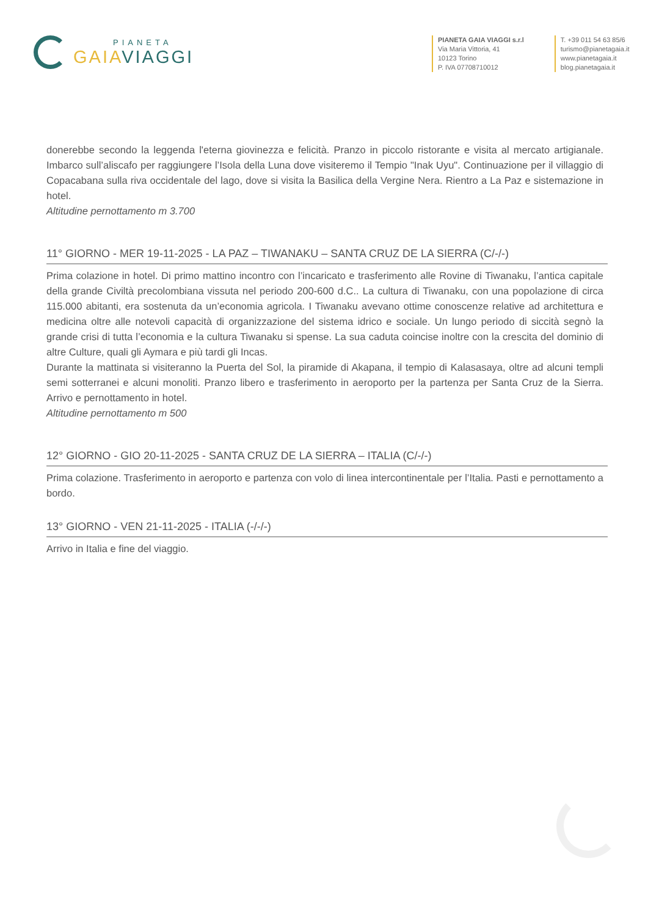PIANETA
GAIA VIAGGI
PIANETA GAIA VIAGGI s.r.l
Via Maria Vittoria, 41
10123 Torino
P. IVA 07708710012
T. +39 011 54 63 85/6
turismo@pianetagaia.it
www.pianetagaia.it
blog.pianetagaia.it
donerebbe secondo la leggenda l'eterna giovinezza e felicità. Pranzo in piccolo ristorante e visita al mercato artigianale. Imbarco sull’aliscafo per raggiungere l’Isola della Luna dove visiteremo il Tempio "Inak Uyu". Continuazione per il villaggio di Copacabana sulla riva occidentale del lago, dove si visita la Basilica della Vergine Nera. Rientro a La Paz e sistemazione in hotel.
Altitudine pernottamento m 3.700
11° GIORNO - MER 19-11-2025 - LA PAZ – TIWANAKU – SANTA CRUZ DE LA SIERRA (C/-/-)
Prima colazione in hotel. Di primo mattino incontro con l’incaricato e trasferimento alle Rovine di Tiwanaku, l’antica capitale della grande Civiltà precolombiana vissuta nel periodo 200-600 d.C.. La cultura di Tiwanaku, con una popolazione di circa 115.000 abitanti, era sostenuta da un’economia agricola. I Tiwanaku avevano ottime conoscenze relative ad architettura e medicina oltre alle notevoli capacità di organizzazione del sistema idrico e sociale. Un lungo periodo di siccità segnò la grande crisi di tutta l’economia e la cultura Tiwanaku si spense. La sua caduta coincise inoltre con la crescita del dominio di altre Culture, quali gli Aymara e più tardi gli Incas.
Durante la mattinata si visiteranno la Puerta del Sol, la piramide di Akapana, il tempio di Kalasasaya, oltre ad alcuni templi semi sotterranei e alcuni monoliti. Pranzo libero e trasferimento in aeroporto per la partenza per Santa Cruz de la Sierra. Arrivo e pernottamento in hotel.
Altitudine pernottamento m 500
12° GIORNO - GIO 20-11-2025 - SANTA CRUZ DE LA SIERRA – ITALIA (C/-/-)
Prima colazione. Trasferimento in aeroporto e partenza con volo di linea intercontinentale per l’Italia. Pasti e pernottamento a bordo.
13° GIORNO - VEN 21-11-2025 - ITALIA (-/-/-)
Arrivo in Italia e fine del viaggio.